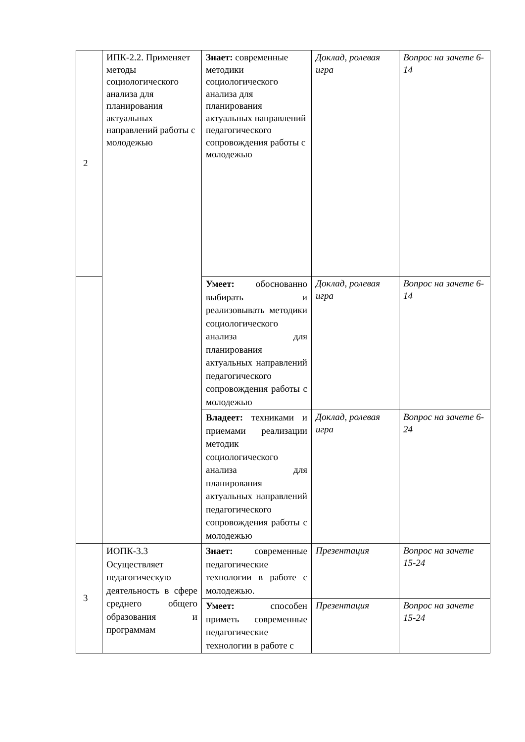| 2 | ИПК-2.2. Применяет методы социологического анализа для планирования актуальных направлений работы с молодежью | Знает: современные методики социологического анализа для планирования актуальных направлений педагогического сопровождения работы с молодежью | Доклад, ролевая игра | Вопрос на зачете 6-14 |
| | | Умеет: обоснованно выбирать и реализовывать методики социологического анализа для планирования актуальных направлений педагогического сопровождения работы с молодежью | Доклад, ролевая игра | Вопрос на зачете 6-14 |
| | | Владеет: техниками и приемами реализации методик социологического анализа для планирования актуальных направлений педагогического сопровождения работы с молодежью | Доклад, ролевая игра | Вопрос на зачете 6-24 |
| 3 | ИОПК-3.3 Осуществляет педагогическую деятельность в сфере среднего общего образования и программам | Знает: современные педагогические технологии в работе с молодежью. | Презентация | Вопрос на зачете 15-24 |
| | | Умеет: способен приметь современные педагогические технологии в работе с | Презентация | Вопрос на зачете 15-24 |